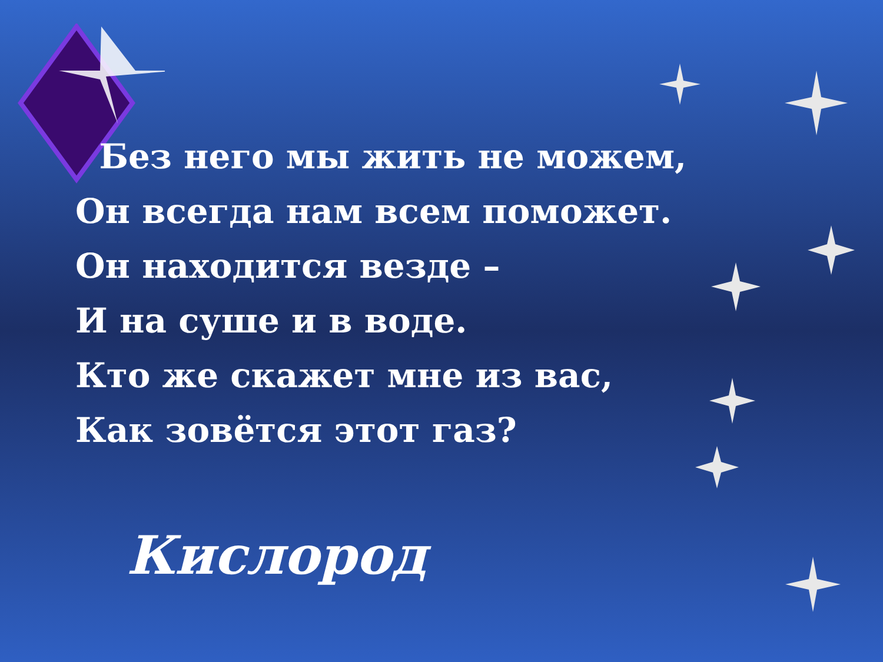Без него мы жить не можем,
Он всегда нам всем поможет.
Он находится везде –
И на суше и в воде.
Кто же скажет мне из вас,
Как зовётся этот газ?
Кислород